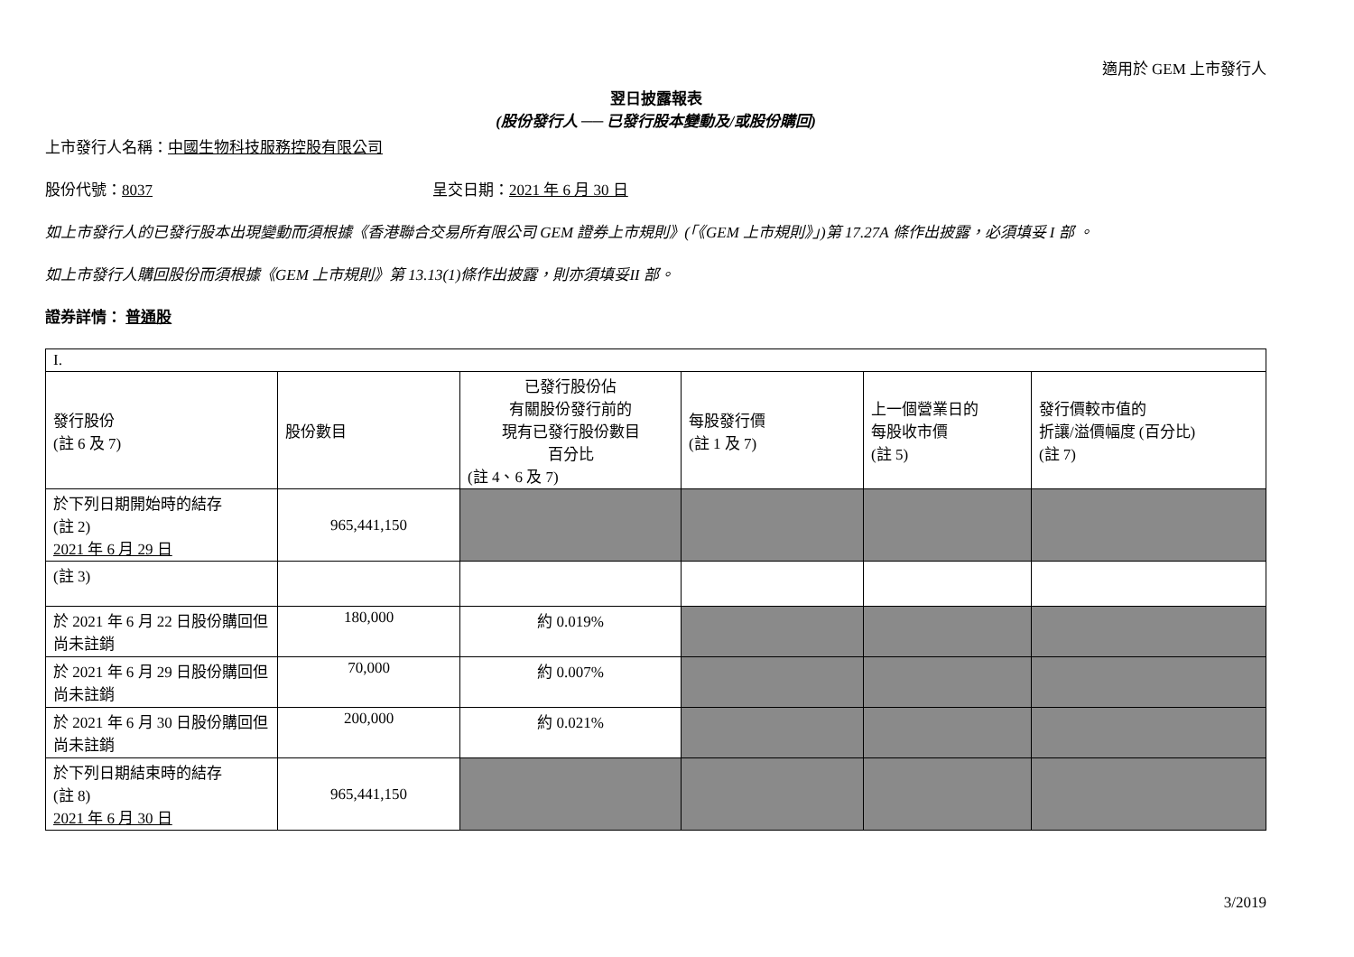適用於 GEM 上市發行人
翌日披露報表
(股份發行人 ── 已發行股本變動及/或股份購回)
上市發行人名稱：中國生物科技服務控股有限公司
股份代號：8037 呈交日期：2021 年 6 月 30 日
如上市發行人的已發行股本出現變動而須根據《香港聯合交易所有限公司 GEM 證券上市規則》(「《GEM 上市規則》」)第 17.27A 條作出披露，必須填妥 I 部 。
如上市發行人購回股份而須根據《GEM 上市規則》第 13.13(1)條作出披露，則亦須填妥II 部。
證券詳情： 普通股
| I. | | | | | |
| 發行股份 (註 6 及 7) | 股份數目 | 已發行股份佔 有關股份發行前的 現有已發行股份數目 百分比 (註 4、6 及 7) | 每股發行價 (註 1 及 7) | 上一個營業日的 每股收市價 (註 5) | 發行價較市值的 折讓/溢價幅度 (百分比) (註 7) |
| 於下列日期開始時的結存 (註 2) 2021 年 6 月 29 日 | 965,441,150 | | | | |
| (註 3) | | | | | |
| 於 2021 年 6 月 22 日股份購回但尚未註銷 | 180,000 | 約 0.019% | | | |
| 於 2021 年 6 月 29 日股份購回但尚未註銷 | 70,000 | 約 0.007% | | | |
| 於 2021 年 6 月 30 日股份購回但尚未註銷 | 200,000 | 約 0.021% | | | |
| 於下列日期結束時的結存 (註 8) 2021 年 6 月 30 日 | 965,441,150 | | | | |
3/2019